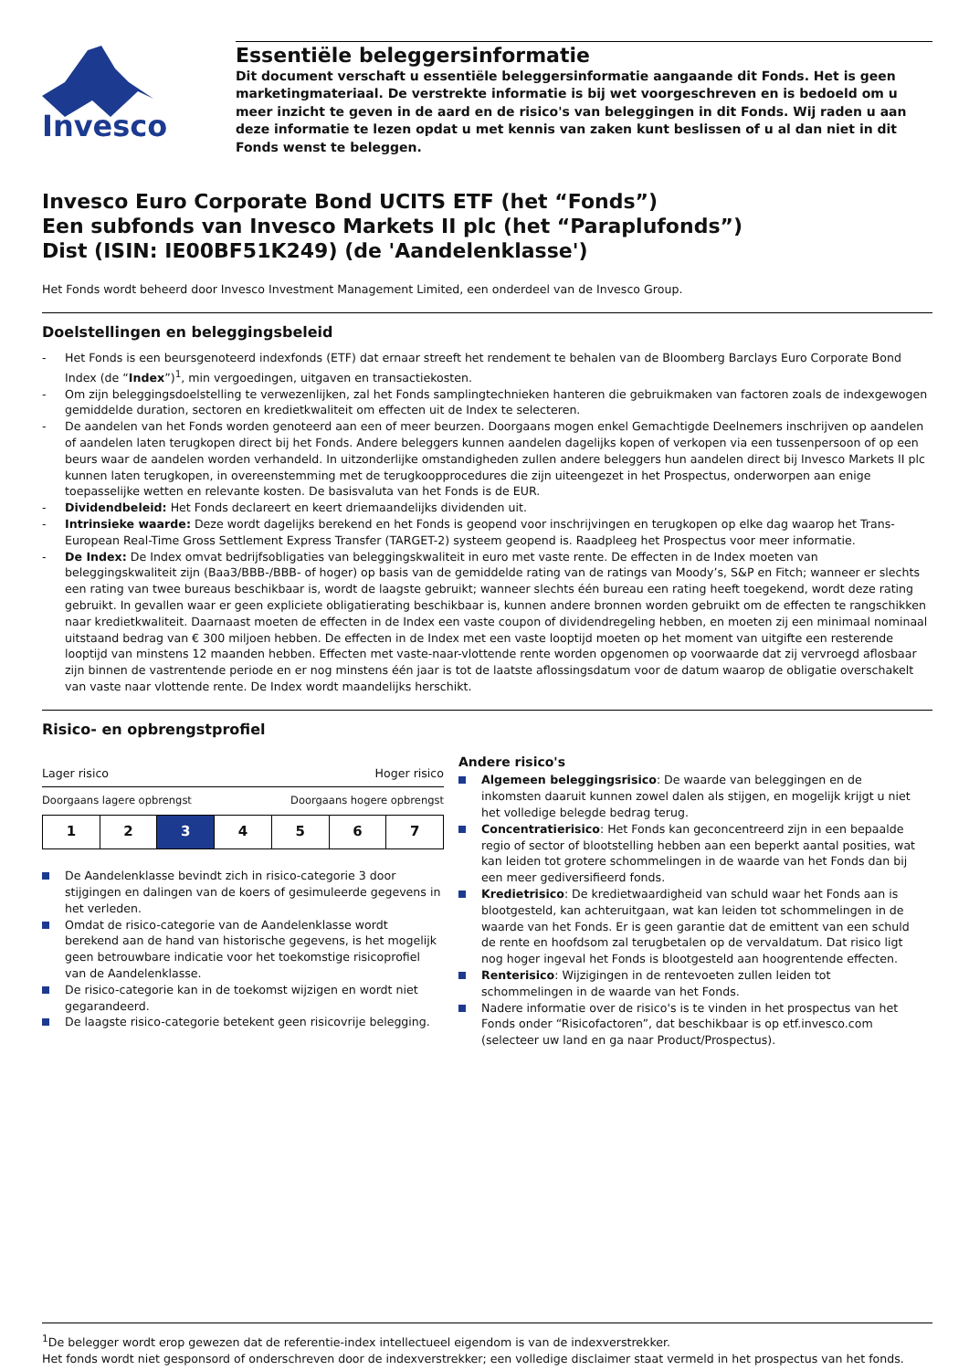Invesco
Essentiële beleggersinformatie
Dit document verschaft u essentiële beleggersinformatie aangaande dit Fonds. Het is geen marketingmateriaal. De verstrekte informatie is bij wet voorgeschreven en is bedoeld om u meer inzicht te geven in de aard en de risico's van beleggingen in dit Fonds. Wij raden u aan deze informatie te lezen opdat u met kennis van zaken kunt beslissen of u al dan niet in dit Fonds wenst te beleggen.
Invesco Euro Corporate Bond UCITS ETF (het “Fonds”)
Een subfonds van Invesco Markets II plc (het “Paraplufonds”)
Dist (ISIN: IE00BF51K249) (de 'Aandelenklasse')
Het Fonds wordt beheerd door Invesco Investment Management Limited, een onderdeel van de Invesco Group.
Doelstellingen en beleggingsbeleid
- Het Fonds is een beursgenoteerd indexfonds (ETF) dat ernaar streeft het rendement te behalen van de Bloomberg Barclays Euro Corporate Bond Index (de “Index”)<sup>1</sup>, min vergoedingen, uitgaven en transactiekosten.
- Om zijn beleggingsdoelstelling te verwezenlijken, zal het Fonds samplingtechnieken hanteren die gebruikmaken van factoren zoals de indexgewogen gemiddelde duration, sectoren en kredietkwaliteit om effecten uit de Index te selecteren.
- De aandelen van het Fonds worden genoteerd aan een of meer beurzen. Doorgaans mogen enkel Gemachtigde Deelnemers inschrijven op aandelen of aandelen laten terugkopen direct bij het Fonds. Andere beleggers kunnen aandelen dagelijks kopen of verkopen via een tussenpersoon of op een beurs waar de aandelen worden verhandeld. In uitzonderlijke omstandigheden zullen andere beleggers hun aandelen direct bij Invesco Markets II plc kunnen laten terugkopen, in overeenstemming met de terugkoopprocedures die zijn uiteengezet in het Prospectus, onderworpen aan enige toepasselijke wetten en relevante kosten. De basisvaluta van het Fonds is de EUR.
- Dividendbeleid: Het Fonds declareert en keert driemaandelijks dividenden uit.
- Intrinsieke waarde: Deze wordt dagelijks berekend en het Fonds is geopend voor inschrijvingen en terugkopen op elke dag waarop het Trans-European Real-Time Gross Settlement Express Transfer (TARGET-2) systeem geopend is. Raadpleeg het Prospectus voor meer informatie.
- De Index: De Index omvat bedrijfsobligaties van beleggingskwaliteit in euro met vaste rente. De effecten in de Index moeten van beleggingskwaliteit zijn (Baa3/BBB-/BBB- of hoger) op basis van de gemiddelde rating van de ratings van Moody’s, S&P en Fitch; wanneer er slechts een rating van twee bureaus beschikbaar is, wordt de laagste gebruikt; wanneer slechts één bureau een rating heeft toegekend, wordt deze rating gebruikt. In gevallen waar er geen expliciete obligatierating beschikbaar is, kunnen andere bronnen worden gebruikt om de effecten te rangschikken naar kredietkwaliteit. Daarnaast moeten de effecten in de Index een vaste coupon of dividendregeling hebben, en moeten zij een minimaal nominaal uitstaand bedrag van € 300 miljoen hebben. De effecten in de Index met een vaste looptijd moeten op het moment van uitgifte een resterende looptijd van minstens 12 maanden hebben. Effecten met vaste-naar-vlottende rente worden opgenomen op voorwaarde dat zij vervroegd aflosbaar zijn binnen de vastrentende periode en er nog minstens één jaar is tot de laatste aflossingsdatum voor de datum waarop de obligatie overschakelt van vaste naar vlottende rente. De Index wordt maandelijks herschikt.
Risico- en opbrengstprofiel
Lager risico Hoger risico
Doorgaans lagere opbrengst Doorgaans hogere opbrengst
| 1 | 2 | 3 | 4 | 5 | 6 | 7 |
De Aandelenklasse bevindt zich in risico-categorie 3 door stijgingen en dalingen van de koers of gesimuleerde gegevens in het verleden.
Omdat de risico-categorie van de Aandelenklasse wordt berekend aan de hand van historische gegevens, is het mogelijk geen betrouwbare indicatie voor het toekomstige risicoprofiel van de Aandelenklasse.
De risico-categorie kan in de toekomst wijzigen en wordt niet gegarandeerd.
De laagste risico-categorie betekent geen risicovrije belegging.
Andere risico's
Algemeen beleggingsrisico: De waarde van beleggingen en de inkomsten daaruit kunnen zowel dalen als stijgen, en mogelijk krijgt u niet het volledige belegde bedrag terug.
Concentratierisico: Het Fonds kan geconcentreerd zijn in een bepaalde regio of sector of blootstelling hebben aan een beperkt aantal posities, wat kan leiden tot grotere schommelingen in de waarde van het Fonds dan bij een meer gediversifieerd fonds.
Kredietrisico: De kredietwaardigheid van schuld waar het Fonds aan is blootgesteld, kan achteruitgaan, wat kan leiden tot schommelingen in de waarde van het Fonds. Er is geen garantie dat de emittent van een schuld de rente en hoofdsom zal terugbetalen op de vervaldatum. Dat risico ligt nog hoger ingeval het Fonds is blootgesteld aan hoogrentende effecten.
Renterisico: Wijzigingen in de rentevoeten zullen leiden tot schommelingen in de waarde van het Fonds.
Nadere informatie over de risico's is te vinden in het prospectus van het Fonds onder “Risicofactoren”, dat beschikbaar is op etf.invesco.com (selecteer uw land en ga naar Product/Prospectus).
<sup>1</sup> De belegger wordt erop gewezen dat de referentie-index intellectueel eigendom is van de indexverstrekker.
Het fonds wordt niet gesponsord of onderschreven door de indexverstrekker; een volledige disclaimer staat vermeld in het prospectus van het fonds.